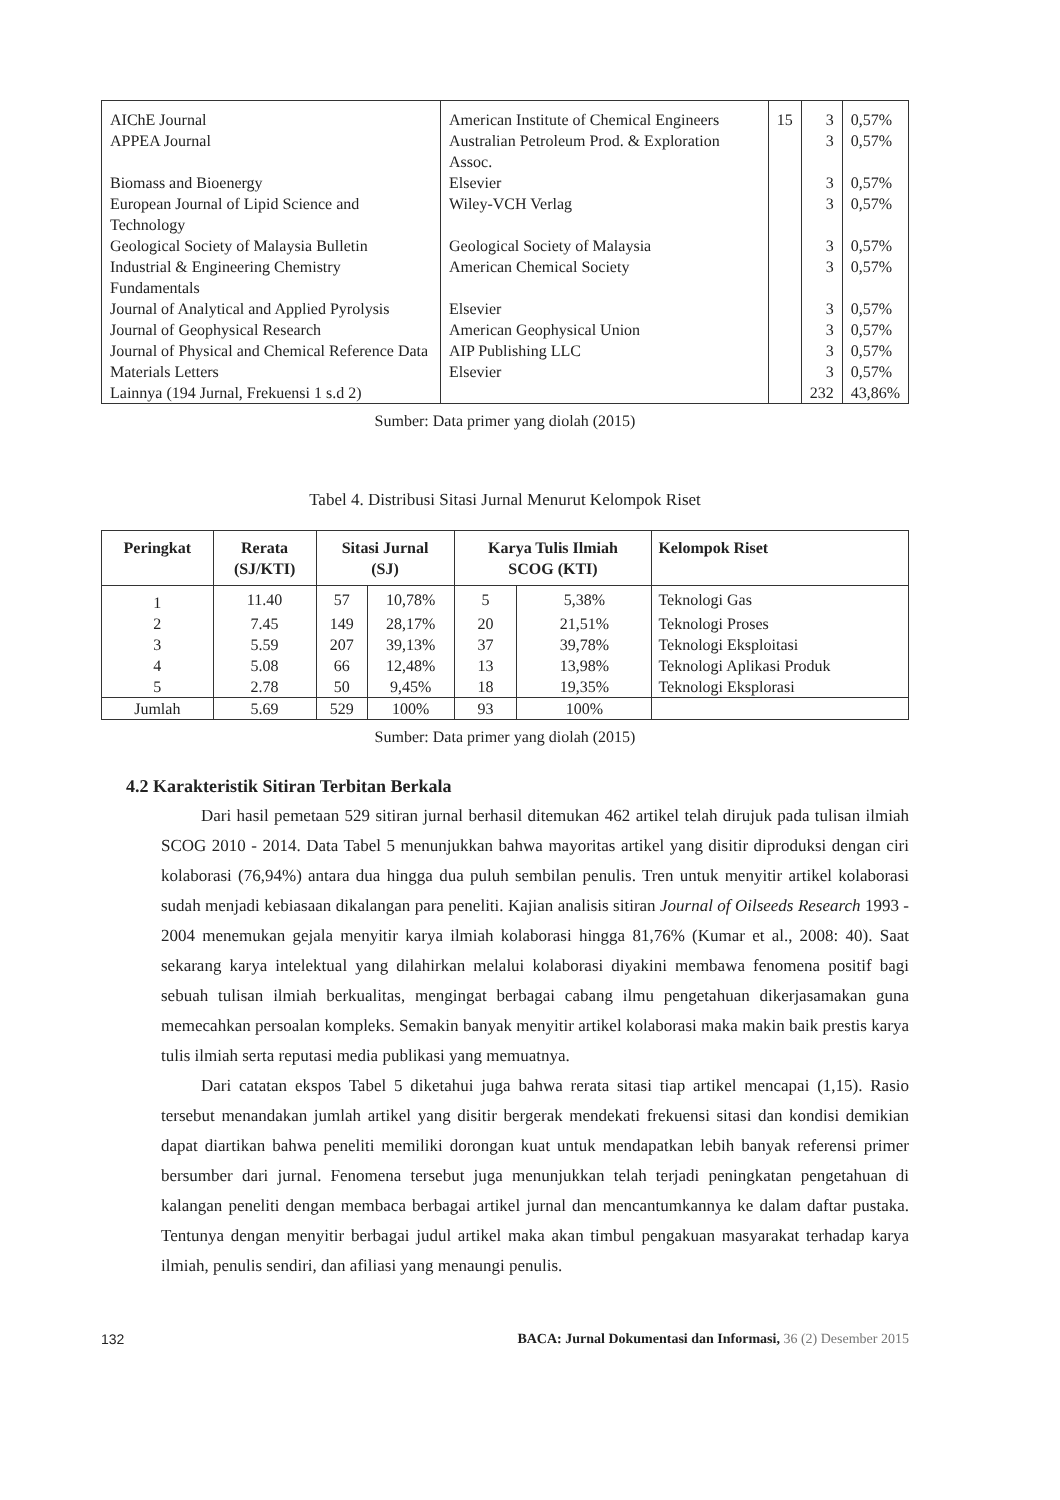| AIChE Journal | American Institute of Chemical Engineers | 15 | 3 | 0,57% |
| APPEA Journal | Australian Petroleum Prod. & Exploration Assoc. | | 3 | 0,57% |
| Biomass and Bioenergy | Elsevier | | 3 | 0,57% |
| European Journal of Lipid Science and Technology | Wiley-VCH Verlag | | 3 | 0,57% |
| Geological Society of Malaysia Bulletin | Geological Society of Malaysia | | 3 | 0,57% |
| Industrial & Engineering Chemistry Fundamentals | American Chemical Society | | 3 | 0,57% |
| Journal of Analytical and Applied Pyrolysis | Elsevier | | 3 | 0,57% |
| Journal of Geophysical Research | American Geophysical Union | | 3 | 0,57% |
| Journal of Physical and Chemical Reference Data | AIP Publishing LLC | | 3 | 0,57% |
| Materials Letters | Elsevier | | 3 | 0,57% |
| Lainnya (194 Jurnal, Frekuensi 1 s.d 2) | | | 232 | 43,86% |
Sumber: Data primer yang diolah (2015)
Tabel 4. Distribusi Sitasi Jurnal Menurut Kelompok Riset
| Peringkat | Rerata (SJ/KTI) | Sitasi Jurnal (SJ) | | Karya Tulis Ilmiah SCOG (KTI) | | Kelompok Riset |
| --- | --- | --- | --- | --- | --- | --- |
| 1 | 11.40 | 57 | 10,78% | 5 | 5,38% | Teknologi Gas |
| 2 | 7.45 | 149 | 28,17% | 20 | 21,51% | Teknologi Proses |
| 3 | 5.59 | 207 | 39,13% | 37 | 39,78% | Teknologi Eksploitasi |
| 4 | 5.08 | 66 | 12,48% | 13 | 13,98% | Teknologi Aplikasi Produk |
| 5 | 2.78 | 50 | 9,45% | 18 | 19,35% | Teknologi Eksplorasi |
| Jumlah | 5.69 | 529 | 100% | 93 | 100% | |
Sumber: Data primer yang diolah (2015)
4.2 Karakteristik Sitiran Terbitan Berkala
Dari hasil pemetaan 529 sitiran jurnal berhasil ditemukan 462 artikel telah dirujuk pada tulisan ilmiah SCOG 2010 - 2014. Data Tabel 5 menunjukkan bahwa mayoritas artikel yang disitir diproduksi dengan ciri kolaborasi (76,94%) antara dua hingga dua puluh sembilan penulis. Tren untuk menyitir artikel kolaborasi sudah menjadi kebiasaan dikalangan para peneliti. Kajian analisis sitiran Journal of Oilseeds Research 1993 - 2004 menemukan gejala menyitir karya ilmiah kolaborasi hingga 81,76% (Kumar et al., 2008: 40). Saat sekarang karya intelektual yang dilahirkan melalui kolaborasi diyakini membawa fenomena positif bagi sebuah tulisan ilmiah berkualitas, mengingat berbagai cabang ilmu pengetahuan dikerjasamakan guna memecahkan persoalan kompleks. Semakin banyak menyitir artikel kolaborasi maka makin baik prestis karya tulis ilmiah serta reputasi media publikasi yang memuatnya.
Dari catatan ekspos Tabel 5 diketahui juga bahwa rerata sitasi tiap artikel mencapai (1,15). Rasio tersebut menandakan jumlah artikel yang disitir bergerak mendekati frekuensi sitasi dan kondisi demikian dapat diartikan bahwa peneliti memiliki dorongan kuat untuk mendapatkan lebih banyak referensi primer bersumber dari jurnal. Fenomena tersebut juga menunjukkan telah terjadi peningkatan pengetahuan di kalangan peneliti dengan membaca berbagai artikel jurnal dan mencantumkannya ke dalam daftar pustaka. Tentunya dengan menyitir berbagai judul artikel maka akan timbul pengakuan masyarakat terhadap karya ilmiah, penulis sendiri, dan afiliasi yang menaungi penulis.
132 BACA: Jurnal Dokumentasi dan Informasi, 36 (2) Desember 2015